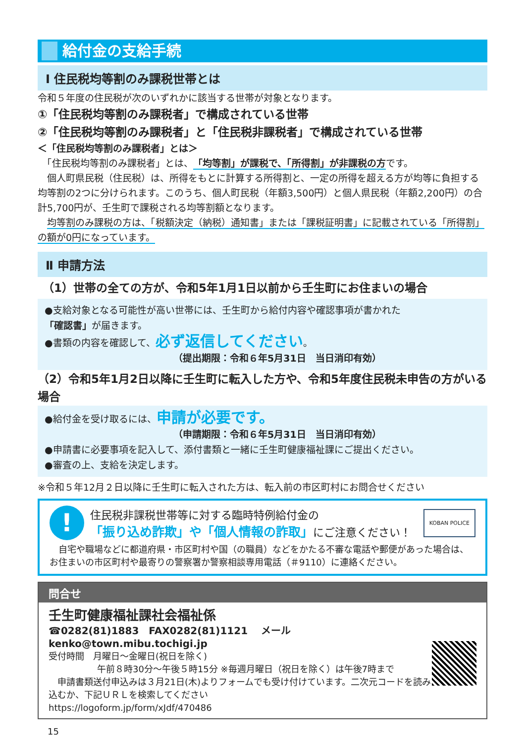給付金の支給手続
Ⅰ 住民税均等割のみ課税世帯とは
令和５年度の住民税が次のいずれかに該当する世帯が対象となります。
①「住民税均等割のみ課税者」で構成されている世帯
②「住民税均等割のみ課税者」と「住民税非課税者」で構成されている世帯
＜「住民税均等割のみ課税者」とは＞
　「住民税均等割のみ課税者」とは、「均等割」が課税で、「所得割」が非課税の方です。
　個人町県民税（住民税）は、所得をもとに計算する所得割と、一定の所得を超える方が均等に負担する均等割の2つに分けられます。このうち、個人町民税（年額3,500円）と個人県民税（年額2,200円）の合計5,700円が、壬生町で課税される均等割額となります。
　均等割のみ課税の方は、「税額決定（納税）通知書」または「課税証明書」に記載されている「所得割」の額が0円になっています。
Ⅱ 申請方法
（1）世帯の全ての方が、令和5年1月1日以前から壬生町にお住まいの場合
●支給対象となる可能性が高い世帯には、壬生町から給付内容や確認事項が書かれた
「確認書」が届きます。
●書類の内容を確認して、必ず返信してください。
（提出期限：令和６年5月31日　当日消印有効）
（2）令和5年1月2日以降に壬生町に転入した方や、令和5年度住民税未申告の方がいる場合
●給付金を受け取るには、申請が必要です。
（申請期限：令和６年5月31日　当日消印有効）
●申請書に必要事項を記入して、添付書類と一緒に壬生町健康福祉課にご提出ください。
●審査の上、支給を決定します。
※令和５年12月２日以降に壬生町に転入された方は、転入前の市区町村にお問合せください
!
住民税非課税世帯等に対する臨時特例給付金の
「振り込め詐欺」や「個人情報の詐取」にご注意ください！
KOBAN POLICE
　自宅や職場などに都道府県・市区町村や国（の職員）などをかたる不審な電話や郵便があった場合は、お住まいの市区町村や最寄りの警察署か警察相談専用電話（＃9110）に連絡ください。
問合せ
壬生町健康福祉課社会福祉係
☎0282(81)1883　FAX0282(81)1121　 メール kenko@town.mibu.tochigi.jp
受付時間　月曜日～金曜日(祝日を除く)
午前８時30分～午後５時15分 ※毎週月曜日（祝日を除く）は午後7時まで
　申請書類送付申込みは３月21日(木)よりフォームでも受け付けています。二次元コードを読み込むか、下記ＵＲＬを検索してください
https://logoform.jp/form/xJdf/470486
15